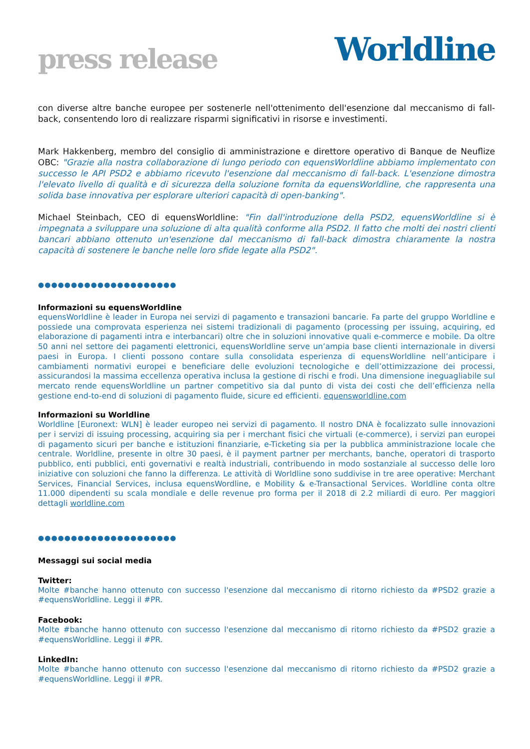press release
Worldline
con diverse altre banche europee per sostenerle nell'ottenimento dell'esenzione dal meccanismo di fall-back, consentendo loro di realizzare risparmi significativi in risorse e investimenti.
Mark Hakkenberg, membro del consiglio di amministrazione e direttore operativo di Banque de Neuflize OBC: "Grazie alla nostra collaborazione di lungo periodo con equensWorldline abbiamo implementato con successo le API PSD2 e abbiamo ricevuto l'esenzione dal meccanismo di fall-back. L'esenzione dimostra l'elevato livello di qualità e di sicurezza della soluzione fornita da equensWorldline, che rappresenta una solida base innovativa per esplorare ulteriori capacità di open-banking".
Michael Steinbach, CEO di equensWorldline: "Fin dall'introduzione della PSD2, equensWorldline si è impegnata a sviluppare una soluzione di alta qualità conforme alla PSD2. Il fatto che molti dei nostri clienti bancari abbiano ottenuto un'esenzione dal meccanismo di fall-back dimostra chiaramente la nostra capacità di sostenere le banche nelle loro sfide legate alla PSD2".
●●●●●●●●●●●●●●●●●●●●●
Informazioni su equensWorldline
equensWorldline è leader in Europa nei servizi di pagamento e transazioni bancarie. Fa parte del gruppo Worldline e possiede una comprovata esperienza nei sistemi tradizionali di pagamento (processing per issuing, acquiring, ed elaborazione di pagamenti intra e interbancari) oltre che in soluzioni innovative quali e-commerce e mobile. Da oltre 50 anni nel settore dei pagamenti elettronici, equensWorldline serve un’ampia base clienti internazionale in diversi paesi in Europa. I clienti possono contare sulla consolidata esperienza di equensWorldline nell’anticipare i cambiamenti normativi europei e beneficiare delle evoluzioni tecnologiche e dell’ottimizzazione dei processi, assicurandosi la massima eccellenza operativa inclusa la gestione di rischi e frodi. Una dimensione ineguagliabile sul mercato rende equensWorldline un partner competitivo sia dal punto di vista dei costi che dell’efficienza nella gestione end-to-end di soluzioni di pagamento fluide, sicure ed efficienti. equensworldline.com
Informazioni su Worldline
Worldline [Euronext: WLN] è leader europeo nei servizi di pagamento. Il nostro DNA è focalizzato sulle innovazioni per i servizi di issuing processing, acquiring sia per i merchant fisici che virtuali (e-commerce), i servizi pan europei di pagamento sicuri per banche e istituzioni finanziarie, e-Ticketing sia per la pubblica amministrazione locale che centrale. Worldline, presente in oltre 30 paesi, è il payment partner per merchants, banche, operatori di trasporto pubblico, enti pubblici, enti governativi e realtà industriali, contribuendo in modo sostanziale al successo delle loro iniziative con soluzioni che fanno la differenza. Le attività di Worldline sono suddivise in tre aree operative: Merchant Services, Financial Services, inclusa equensWordline, e Mobility & e-Transactional Services. Worldline conta oltre 11.000 dipendenti su scala mondiale e delle revenue pro forma per il 2018 di 2.2 miliardi di euro. Per maggiori dettagli worldline.com
●●●●●●●●●●●●●●●●●●●●●
Messaggi sui social media
Twitter:
Molte #banche hanno ottenuto con successo l'esenzione dal meccanismo di ritorno richiesto da #PSD2 grazie a #equensWorldline. Leggi il #PR.
Facebook:
Molte #banche hanno ottenuto con successo l'esenzione dal meccanismo di ritorno richiesto da #PSD2 grazie a #equensWorldline. Leggi il #PR.
LinkedIn:
Molte #banche hanno ottenuto con successo l'esenzione dal meccanismo di ritorno richiesto da #PSD2 grazie a #equensWorldline. Leggi il #PR.